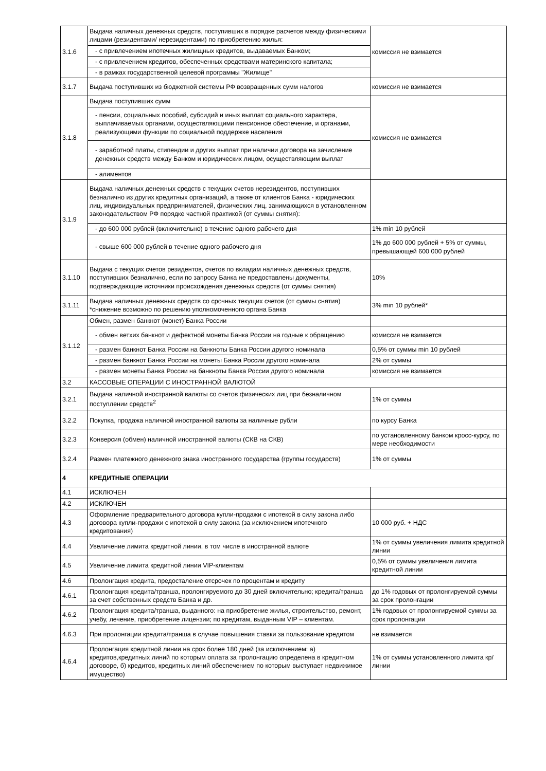| 3.1.6 | Выдача наличных денежных средств, поступивших в порядке расчетов между физическими лицами (резидентами/ нерезидентами) по приобретению жилья: | комиссия не взимается |
| | - с привлечением ипотечных жилищных кредитов, выдаваемых Банком; | |
| | - с привлечением кредитов, обеспеченных средствами материнского капитала; | |
| | - в рамках государственной целевой программы "Жилище" | |
| 3.1.7 | Выдача поступивших из бюджетной системы РФ возвращенных сумм налогов | комиссия не взимается |
| 3.1.8 | Выдача поступивших сумм | комиссия не взимается |
| | - пенсии, социальных пособий, субсидий и иных выплат социального характера, выплачиваемых органами, осуществляющими пенсионное обеспечение, и органами, реализующими функции по социальной поддержке населения | |
| | - заработной платы, стипендии и других выплат при наличии договора на зачисление денежных средств между Банком и юридических лицом, осуществляющим выплат | |
| | - алиментов | |
| 3.1.9 | Выдача наличных денежных средств с текущих счетов нерезидентов, поступивших безналично из других кредитных организаций, а также от клиентов Банка - юридических лиц, индивидуальных предпринимателей, физических лиц, занимающихся в установленном законодательством РФ порядке частной практикой (от суммы снятия): | |
| | - до 600 000 рублей (включительно) в течение одного рабочего дня | 1% min 10 рублей |
| | - свыше 600 000 рублей в течение одного рабочего дня | 1% до 600 000 рублей + 5% от суммы, превышающей 600 000 рублей |
| 3.1.10 | Выдача с текущих счетов резидентов, счетов по вкладам наличных денежных средств, поступивших безналично, если по запросу Банка не предоставлены документы, подтверждающие источники происхождения денежных средств (от суммы снятия) | 10% |
| 3.1.11 | Выдача наличных денежных средств со срочных текущих счетов (от суммы снятия) *снижение возможно по решению уполномоченного органа Банка | 3% min 10 рублей* |
| 3.1.12 | Обмен, размен банкнот (монет) Банка России | |
| | - обмен ветхих банкнот и дефектной монеты Банка России на годные к обращению | комиссия не взимается |
| | - размен банкнот Банка России на банкноты Банка России другого номинала | 0,5% от суммы min 10 рублей |
| | - размен банкнот Банка России на монеты Банка России другого номинала | 2% от суммы |
| | - размен монеты Банка России на банкноты Банка России другого номинала | комиссия не взимается |
| 3.2 | КАССОВЫЕ ОПЕРАЦИИ С ИНОСТРАННОЙ ВАЛЮТОЙ | |
| 3.2.1 | Выдача наличной иностранной валюты со счетов физических лиц при безналичном поступлении средств<sup>2</sup> | 1% от суммы |
| 3.2.2 | Покупка, продажа наличной иностранной валюты за наличные рубли | по курсу Банка |
| 3.2.3 | Конверсия (обмен) наличной иностранной валюты (СКВ на СКВ) | по установленному банком кросс-курсу, по мере необходимости |
| 3.2.4 | Размен платежного денежного знака иностранного государства (группы государств) | 1% от суммы |
| 4 | КРЕДИТНЫЕ ОПЕРАЦИИ | |
| 4.1 | ИСКЛЮЧЕН | |
| 4.2 | ИСКЛЮЧЕН | |
| 4.3 | Оформление предварительного договора купли-продажи с ипотекой в силу закона либо договора купли-продажи с ипотекой в силу закона (за исключением ипотечного кредитования) | 10 000 руб. + НДС |
| 4.4 | Увеличение лимита кредитной линии, в том числе в иностранной валюте | 1% от суммы увеличения лимита кредитной линии |
| 4.5 | Увеличение лимита кредитной линии VIP-клиентам | 0,5% от суммы увеличения лимита кредитной линии |
| 4.6 | Пролонгация кредита, предосталение отсрочек по процентам и кредиту | |
| 4.6.1 | Пролонгация кредита/транша, пролонгируемого до 30 дней включительно; кредита/транша за счет собственных средств Банка и др. | до 1% годовых от пролонгируемой суммы за срок пролонгации |
| 4.6.2 | Пролонгация кредита/транша, выданного: на приобретение жилья, строительство, ремонт, учебу, лечение, приобретение лицензии; по кредитам, выданным VIP – клиентам. | 1% годовых от пролонгируемой суммы за срок пролонгации |
| 4.6.3 | При пролонгации кредита/транша в случае повышения ставки за пользование кредитом | не взимается |
| 4.6.4 | Пролонгация кредитной линии на срок более 180 дней (за исключением: а) кредитов,кредитных линий по которым оплата за пролонгацию определена в кредитном договоре, б) кредитов, кредитных линий обеспечением по которым выступает недвижимое имущество) | 1% от суммы установленного лимита кр/линии |